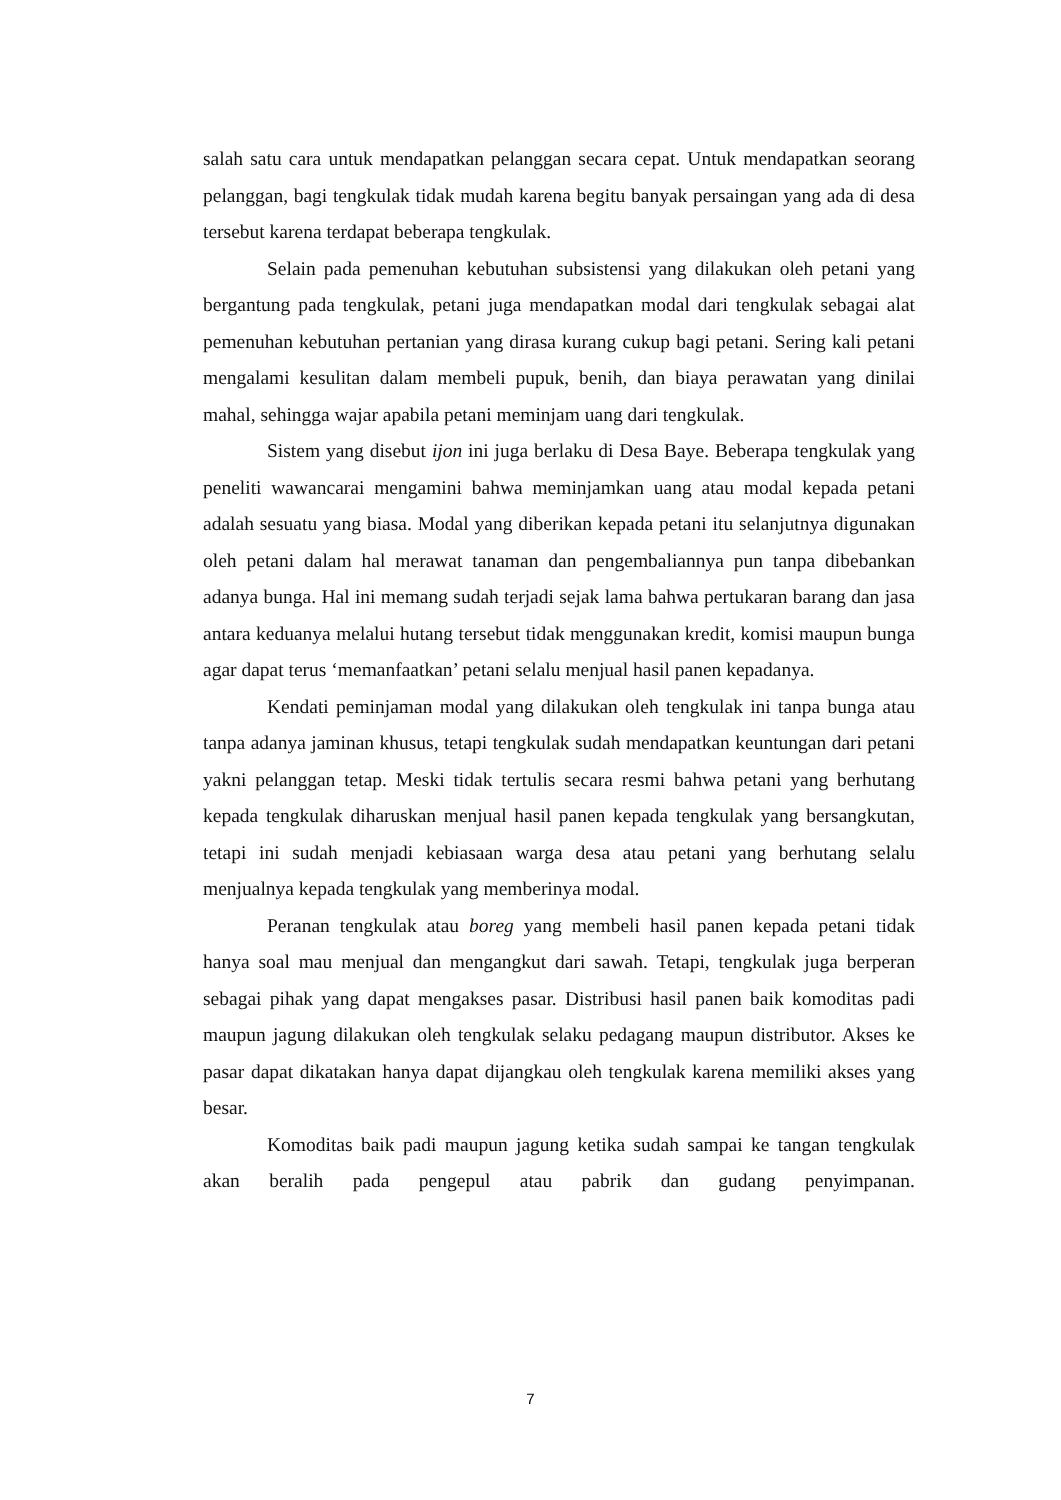salah satu cara untuk mendapatkan pelanggan secara cepat. Untuk mendapatkan seorang pelanggan, bagi tengkulak tidak mudah karena begitu banyak persaingan yang ada di desa tersebut karena terdapat beberapa tengkulak.
Selain pada pemenuhan kebutuhan subsistensi yang dilakukan oleh petani yang bergantung pada tengkulak, petani juga mendapatkan modal dari tengkulak sebagai alat pemenuhan kebutuhan pertanian yang dirasa kurang cukup bagi petani. Sering kali petani mengalami kesulitan dalam membeli pupuk, benih, dan biaya perawatan yang dinilai mahal, sehingga wajar apabila petani meminjam uang dari tengkulak.
Sistem yang disebut ijon ini juga berlaku di Desa Baye. Beberapa tengkulak yang peneliti wawancarai mengamini bahwa meminjamkan uang atau modal kepada petani adalah sesuatu yang biasa. Modal yang diberikan kepada petani itu selanjutnya digunakan oleh petani dalam hal merawat tanaman dan pengembaliannya pun tanpa dibebankan adanya bunga. Hal ini memang sudah terjadi sejak lama bahwa pertukaran barang dan jasa antara keduanya melalui hutang tersebut tidak menggunakan kredit, komisi maupun bunga agar dapat terus ‘memanfaatkan’ petani selalu menjual hasil panen kepadanya.
Kendati peminjaman modal yang dilakukan oleh tengkulak ini tanpa bunga atau tanpa adanya jaminan khusus, tetapi tengkulak sudah mendapatkan keuntungan dari petani yakni pelanggan tetap. Meski tidak tertulis secara resmi bahwa petani yang berhutang kepada tengkulak diharuskan menjual hasil panen kepada tengkulak yang bersangkutan, tetapi ini sudah menjadi kebiasaan warga desa atau petani yang berhutang selalu menjualnya kepada tengkulak yang memberinya modal.
Peranan tengkulak atau boreg yang membeli hasil panen kepada petani tidak hanya soal mau menjual dan mengangkut dari sawah. Tetapi, tengkulak juga berperan sebagai pihak yang dapat mengakses pasar. Distribusi hasil panen baik komoditas padi maupun jagung dilakukan oleh tengkulak selaku pedagang maupun distributor. Akses ke pasar dapat dikatakan hanya dapat dijangkau oleh tengkulak karena memiliki akses yang besar.
Komoditas baik padi maupun jagung ketika sudah sampai ke tangan tengkulak akan beralih pada pengepul atau pabrik dan gudang penyimpanan.
7